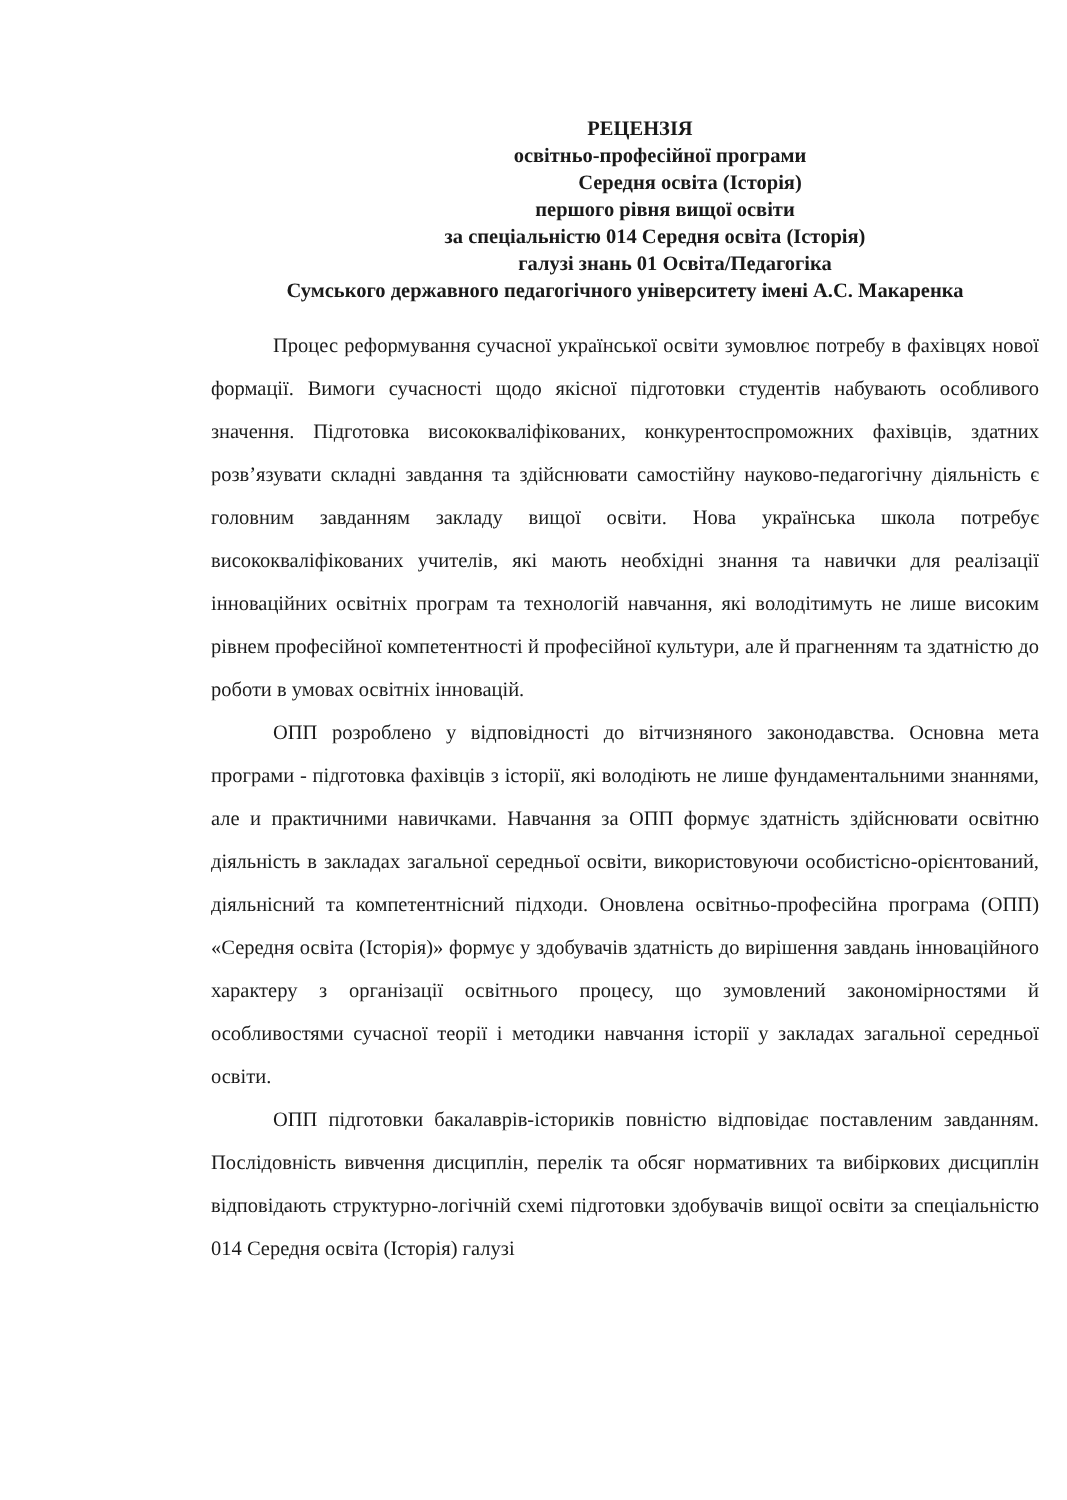РЕЦЕНЗІЯ
освітньо-професійної програми
Середня освіта (Історія)
першого рівня вищої освіти
за спеціальністю 014 Середня освіта (Історія)
галузі знань 01 Освіта/Педагогіка
Сумського державного педагогічного університету імені А.С. Макаренка
Процес реформування сучасної української освіти зумовлює потребу в фахівцях нової формації. Вимоги сучасності щодо якісної підготовки студентів набувають особливого значення. Підготовка висококваліфікованих, конкурентоспроможних фахівців, здатних розв’язувати складні завдання та здійснювати самостійну науково-педагогічну діяльність є головним завданням закладу вищої освіти. Нова українська школа потребує висококваліфікованих учителів, які мають необхідні знання та навички для реалізації інноваційних освітніх програм та технологій навчання, які володітимуть не лише високим рівнем професійної компетентності й професійної культури, але й прагненням та здатністю до роботи в умовах освітніх інновацій.
ОПП розроблено у відповідності до вітчизняного законодавства. Основна мета програми - підготовка фахівців з історії, які володіють не лише фундаментальними знаннями, але и практичними навичками. Навчання за ОПП формує здатність здійснювати освітню діяльність в закладах загальної середньої освіти, використовуючи особистісно-орієнтований, діяльнісний та компетентнісний підходи. Оновлена освітньо-професійна програма (ОПП) «Середня освіта (Історія)» формує у здобувачів здатність до вирішення завдань інноваційного характеру з організації освітнього процесу, що зумовлений закономірностями й особливостями сучасної теорії і методики навчання історії у закладах загальної середньої освіти.
ОПП підготовки бакалаврів-істориків повністю відповідає поставленим завданням. Послідовність вивчення дисциплін, перелік та обсяг нормативних та вибіркових дисциплін відповідають структурно-логічній схемі підготовки здобувачів вищої освіти за спеціальністю 014 Середня освіта (Історія) галузі